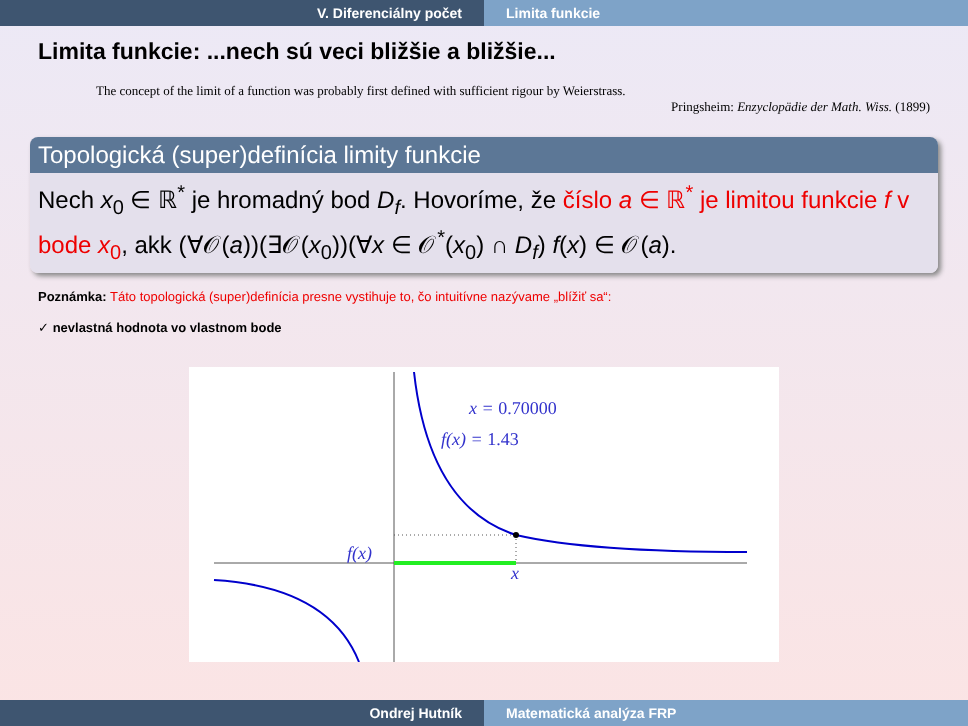V. Diferenciálny počet Limita funkcie
Limita funkcie: ...nech sú veci bližšie a bližšie...
The concept of the limit of a function was probably first defined with sufficient rigour by Weierstrass.
Pringsheim: Enzyclopädie der Math. Wiss. (1899)
Topologická (super)definícia limity funkcie
Nech x<sub>0</sub> ∈ ℝ<sup>*</sup> je hromadný bod D<sub>f</sub>. Hovoríme, že číslo a ∈ ℝ<sup>*</sup> je limitou funkcie f v bode x<sub>0</sub>, akk (∀𝒪(a))(∃𝒪(x<sub>0</sub>))(∀x ∈ 𝒪<sup>*</sup>(x<sub>0</sub>) ∩ D<sub>f</sub>) f(x) ∈ 𝒪(a).
Poznámka: Táto topologická (super)definícia presne vystihuje to, čo intuitívne nazývame „blížiť sa“:
✓ nevlastná hodnota vo vlastnom bode
x = 0.70000
f(x) = 1.43
f(x)
x
Ondrej Hutník Matematická analýza FRP